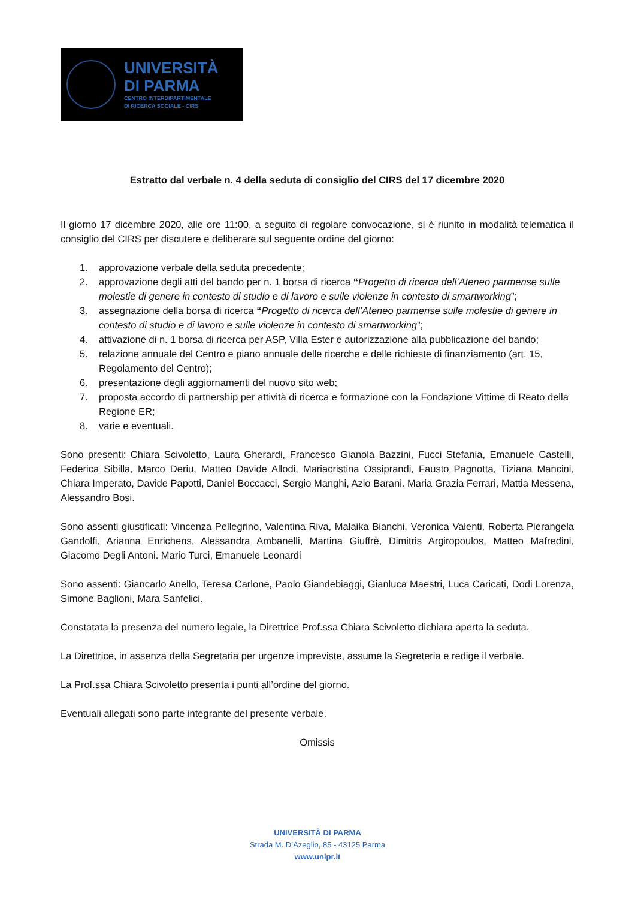UNIVERSITÀ
DI PARMA
CENTRO INTERDIPARTIMENTALE
DI RICERCA SOCIALE - CIRS
Estratto dal verbale n. 4 della seduta di consiglio del CIRS del 17 dicembre 2020
Il giorno 17 dicembre 2020, alle ore 11:00, a seguito di regolare convocazione, si è riunito in modalità telematica il consiglio del CIRS per discutere e deliberare sul seguente ordine del giorno:
1. approvazione verbale della seduta precedente;
2. approvazione degli atti del bando per n. 1 borsa di ricerca “Progetto di ricerca dell’Ateneo parmense sulle molestie di genere in contesto di studio e di lavoro e sulle violenze in contesto di smartworking”;
3. assegnazione della borsa di ricerca “Progetto di ricerca dell’Ateneo parmense sulle molestie di genere in contesto di studio e di lavoro e sulle violenze in contesto di smartworking”;
4. attivazione di n. 1 borsa di ricerca per ASP, Villa Ester e autorizzazione alla pubblicazione del bando;
5. relazione annuale del Centro e piano annuale delle ricerche e delle richieste di finanziamento (art. 15, Regolamento del Centro);
6. presentazione degli aggiornamenti del nuovo sito web;
7. proposta accordo di partnership per attività di ricerca e formazione con la Fondazione Vittime di Reato della Regione ER;
8. varie e eventuali.
Sono presenti: Chiara Scivoletto, Laura Gherardi, Francesco Gianola Bazzini, Fucci Stefania, Emanuele Castelli, Federica Sibilla, Marco Deriu, Matteo Davide Allodi, Mariacristina Ossiprandi, Fausto Pagnotta, Tiziana Mancini, Chiara Imperato, Davide Papotti, Daniel Boccacci, Sergio Manghi, Azio Barani. Maria Grazia Ferrari, Mattia Messena, Alessandro Bosi.
Sono assenti giustificati: Vincenza Pellegrino, Valentina Riva, Malaika Bianchi, Veronica Valenti, Roberta Pierangela Gandolfi, Arianna Enrichens, Alessandra Ambanelli, Martina Giuffrè, Dimitris Argiropoulos, Matteo Mafredini, Giacomo Degli Antoni. Mario Turci, Emanuele Leonardi
Sono assenti: Giancarlo Anello, Teresa Carlone, Paolo Giandebiaggi, Gianluca Maestri, Luca Caricati, Dodi Lorenza, Simone Baglioni, Mara Sanfelici.
Constatata la presenza del numero legale, la Direttrice Prof.ssa Chiara Scivoletto dichiara aperta la seduta.
La Direttrice, in assenza della Segretaria per urgenze impreviste, assume la Segreteria e redige il verbale.
La Prof.ssa Chiara Scivoletto presenta i punti all’ordine del giorno.
Eventuali allegati sono parte integrante del presente verbale.
Omissis
UNIVERSITÀ DI PARMA
Strada M. D’Azeglio, 85 - 43125 Parma
www.unipr.it